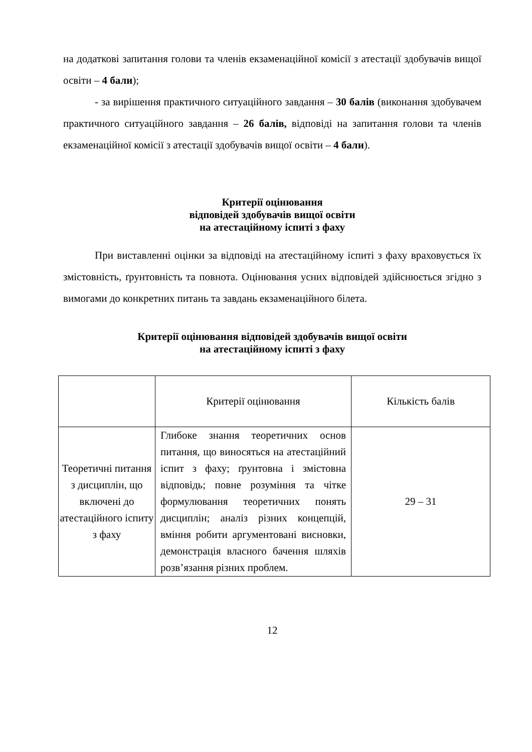на додаткові запитання голови та членів екзаменаційної комісії з атестації здобувачів вищої освіти – 4 бали);
- за вирішення практичного ситуаційного завдання – 30 балів (виконання здобувачем практичного ситуаційного завдання – 26 балів, відповіді на запитання голови та членів екзаменаційної комісії з атестації здобувачів вищої освіти – 4 бали).
Критерії оцінювання
відповідей здобувачів вищої освіти
на атестаційному іспиті з фаху
При виставленні оцінки за відповіді на атестаційному іспиті з фаху враховується їх змістовність, ґрунтовність та повнота. Оцінювання усних відповідей здійснюється згідно з вимогами до конкретних питань та завдань екзаменаційного білета.
Критерії оцінювання відповідей здобувачів вищої освіти
на атестаційному іспиті з фаху
| | Критерії оцінювання | Кількість балів |
| Теоретичні питання з дисциплін, що включені до атестаційного іспиту з фаху | Глибоке знання теоретичних основ питання, що виносяться на атестаційний іспит з фаху; ґрунтовна і змістовна відповідь; повне розуміння та чітке формулювання теоретичних понять дисциплін; аналіз різних концепцій, вміння робити аргументовані висновки, демонстрація власного бачення шляхів розв’язання різних проблем. | 29 – 31 |
12